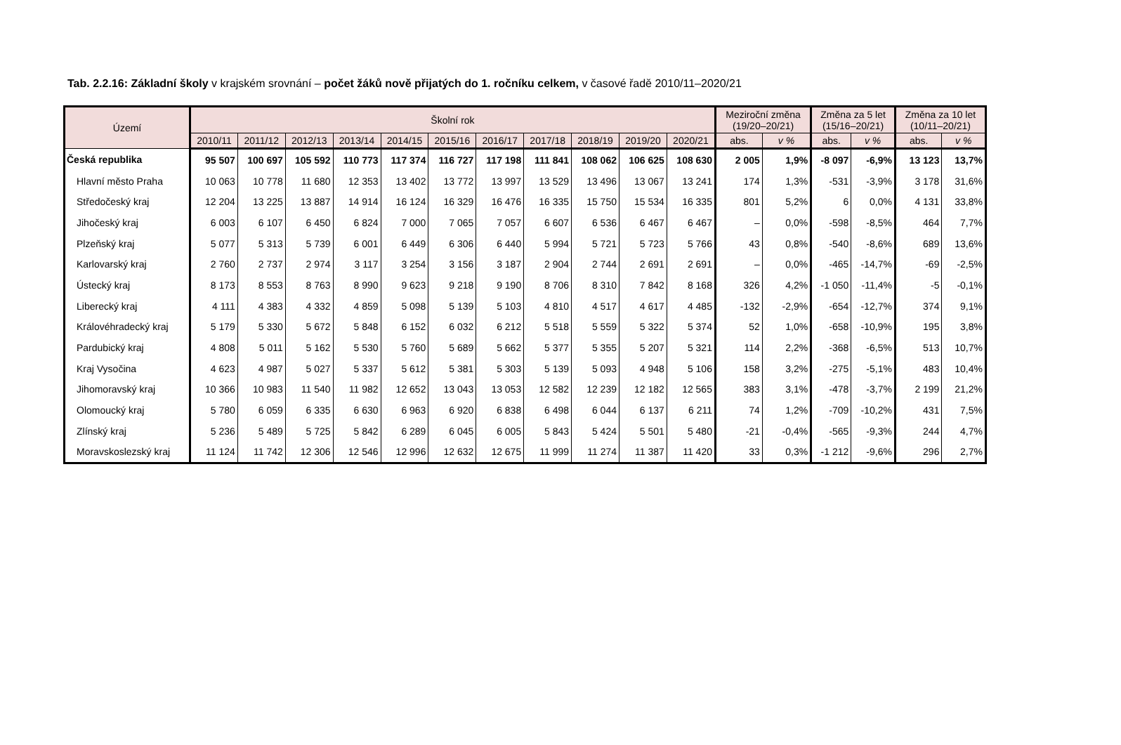Tab. 2.2.16: Základní školy v krajském srovnání – počet žáků nově přijatých do 1. ročníku celkem, v časové řadě 2010/11–2020/21
| Území | Školní rok | | | | | | | | | | | Meziroční změna (19/20–20/21) | | Změna za 5 let (15/16–20/21) | | Změna za 10 let (10/11–20/21) | |
| --- | --- | --- | --- | --- | --- | --- | --- | --- | --- | --- | --- | --- | --- | --- | --- | --- | --- |
| | 2010/11 | 2011/12 | 2012/13 | 2013/14 | 2014/15 | 2015/16 | 2016/17 | 2017/18 | 2018/19 | 2019/20 | 2020/21 | abs. | v % | abs. | v % | abs. | v % |
| Česká republika | 95 507 | 100 697 | 105 592 | 110 773 | 117 374 | 116 727 | 117 198 | 111 841 | 108 062 | 106 625 | 108 630 | 2 005 | 1,9% | -8 097 | -6,9% | 13 123 | 13,7% |
| Hlavní město Praha | 10 063 | 10 778 | 11 680 | 12 353 | 13 402 | 13 772 | 13 997 | 13 529 | 13 496 | 13 067 | 13 241 | 174 | 1,3% | -531 | -3,9% | 3 178 | 31,6% |
| Středočeský kraj | 12 204 | 13 225 | 13 887 | 14 914 | 16 124 | 16 329 | 16 476 | 16 335 | 15 750 | 15 534 | 16 335 | 801 | 5,2% | 6 | 0,0% | 4 131 | 33,8% |
| Jihočeský kraj | 6 003 | 6 107 | 6 450 | 6 824 | 7 000 | 7 065 | 7 057 | 6 607 | 6 536 | 6 467 | 6 467 | – | 0,0% | -598 | -8,5% | 464 | 7,7% |
| Plzeňský kraj | 5 077 | 5 313 | 5 739 | 6 001 | 6 449 | 6 306 | 6 440 | 5 994 | 5 721 | 5 723 | 5 766 | 43 | 0,8% | -540 | -8,6% | 689 | 13,6% |
| Karlovarský kraj | 2 760 | 2 737 | 2 974 | 3 117 | 3 254 | 3 156 | 3 187 | 2 904 | 2 744 | 2 691 | 2 691 | – | 0,0% | -465 | -14,7% | -69 | -2,5% |
| Ústecký kraj | 8 173 | 8 553 | 8 763 | 8 990 | 9 623 | 9 218 | 9 190 | 8 706 | 8 310 | 7 842 | 8 168 | 326 | 4,2% | -1 050 | -11,4% | -5 | -0,1% |
| Liberecký kraj | 4 111 | 4 383 | 4 332 | 4 859 | 5 098 | 5 139 | 5 103 | 4 810 | 4 517 | 4 617 | 4 485 | -132 | -2,9% | -654 | -12,7% | 374 | 9,1% |
| Královéhradecký kraj | 5 179 | 5 330 | 5 672 | 5 848 | 6 152 | 6 032 | 6 212 | 5 518 | 5 559 | 5 322 | 5 374 | 52 | 1,0% | -658 | -10,9% | 195 | 3,8% |
| Pardubický kraj | 4 808 | 5 011 | 5 162 | 5 530 | 5 760 | 5 689 | 5 662 | 5 377 | 5 355 | 5 207 | 5 321 | 114 | 2,2% | -368 | -6,5% | 513 | 10,7% |
| Kraj Vysočina | 4 623 | 4 987 | 5 027 | 5 337 | 5 612 | 5 381 | 5 303 | 5 139 | 5 093 | 4 948 | 5 106 | 158 | 3,2% | -275 | -5,1% | 483 | 10,4% |
| Jihomoravský kraj | 10 366 | 10 983 | 11 540 | 11 982 | 12 652 | 13 043 | 13 053 | 12 582 | 12 239 | 12 182 | 12 565 | 383 | 3,1% | -478 | -3,7% | 2 199 | 21,2% |
| Olomoucký kraj | 5 780 | 6 059 | 6 335 | 6 630 | 6 963 | 6 920 | 6 838 | 6 498 | 6 044 | 6 137 | 6 211 | 74 | 1,2% | -709 | -10,2% | 431 | 7,5% |
| Zlínský kraj | 5 236 | 5 489 | 5 725 | 5 842 | 6 289 | 6 045 | 6 005 | 5 843 | 5 424 | 5 501 | 5 480 | -21 | -0,4% | -565 | -9,3% | 244 | 4,7% |
| Moravskoslezský kraj | 11 124 | 11 742 | 12 306 | 12 546 | 12 996 | 12 632 | 12 675 | 11 999 | 11 274 | 11 387 | 11 420 | 33 | 0,3% | -1 212 | -9,6% | 296 | 2,7% |